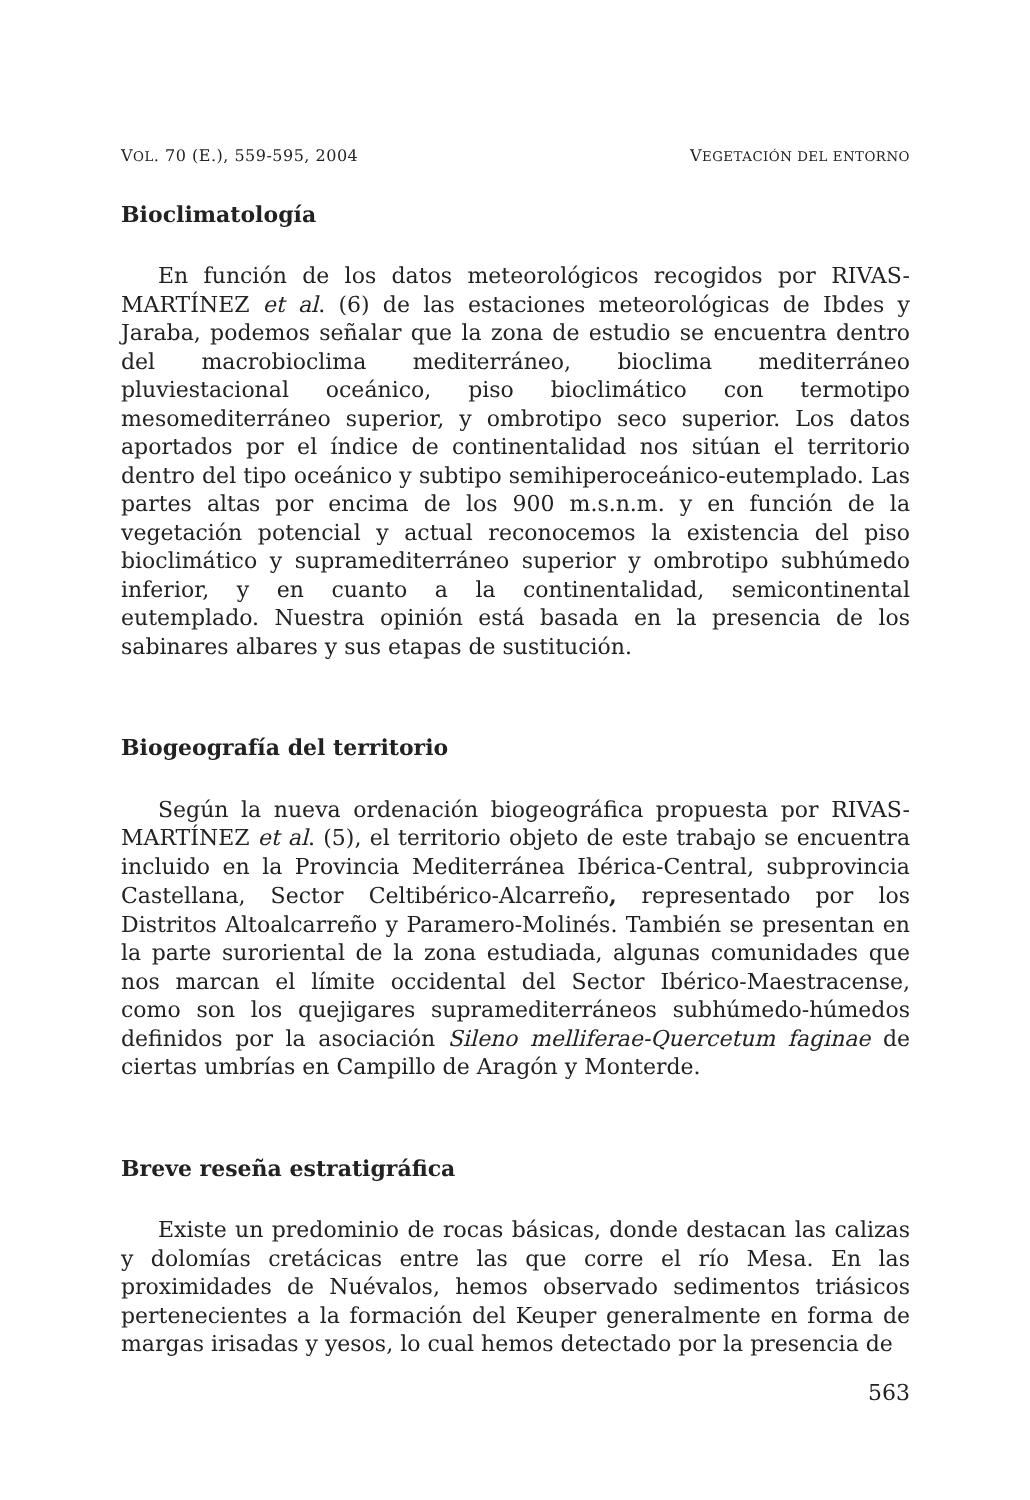VOL. 70 (E.), 559-595, 2004 VEGETACIÓN DEL ENTORNO
Bioclimatología
En función de los datos meteorológicos recogidos por RIVAS-MARTÍNEZ et al. (6) de las estaciones meteorológicas de Ibdes y Jaraba, podemos señalar que la zona de estudio se encuentra dentro del macrobioclima mediterráneo, bioclima mediterráneo pluviestacional oceánico, piso bioclimático con termotipo mesomediterráneo superior, y ombrotipo seco superior. Los datos aportados por el índice de continentalidad nos sitúan el territorio dentro del tipo oceánico y subtipo semihiperoceánico-eutemplado. Las partes altas por encima de los 900 m.s.n.m. y en función de la vegetación potencial y actual reconocemos la existencia del piso bioclimático y supramediterráneo superior y ombrotipo subhúmedo inferior, y en cuanto a la continentalidad, semicontinental eutemplado. Nuestra opinión está basada en la presencia de los sabinares albares y sus etapas de sustitución.
Biogeografía del territorio
Según la nueva ordenación biogeográfica propuesta por RIVAS-MARTÍNEZ et al. (5), el territorio objeto de este trabajo se encuentra incluido en la Provincia Mediterránea Ibérica-Central, subprovincia Castellana, Sector Celtibérico-Alcarreño, representado por los Distritos Altoalcarreño y Paramero-Molinés. También se presentan en la parte suroriental de la zona estudiada, algunas comunidades que nos marcan el límite occidental del Sector Ibérico-Maestracense, como son los quejigares supramediterráneos subhúmedo-húmedos definidos por la asociación Sileno melliferae-Quercetum faginae de ciertas umbrías en Campillo de Aragón y Monterde.
Breve reseña estratigráfica
Existe un predominio de rocas básicas, donde destacan las calizas y dolomías cretácicas entre las que corre el río Mesa. En las proximidades de Nuévalos, hemos observado sedimentos triásicos pertenecientes a la formación del Keuper generalmente en forma de margas irisadas y yesos, lo cual hemos detectado por la presencia de
563